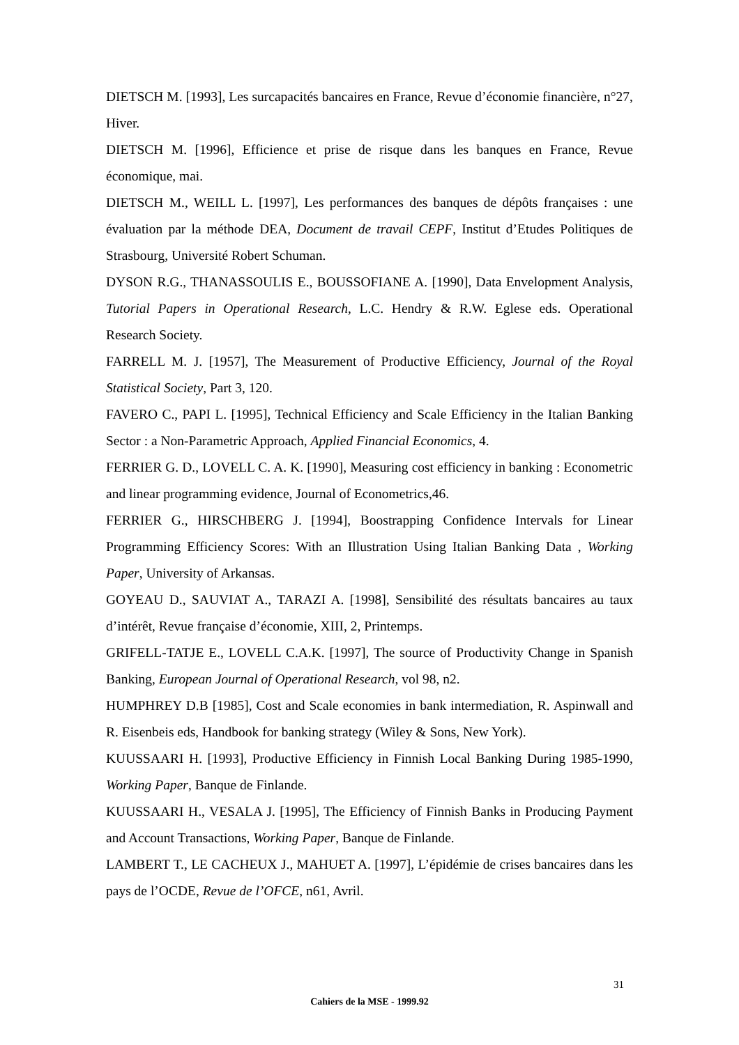DIETSCH M. [1993], Les surcapacités bancaires en France, Revue d’économie financière, n°27, Hiver.
DIETSCH M. [1996], Efficience et prise de risque dans les banques en France, Revue économique, mai.
DIETSCH M., WEILL L. [1997], Les performances des banques de dépôts françaises : une évaluation par la méthode DEA, Document de travail CEPF, Institut d’Etudes Politiques de Strasbourg, Université Robert Schuman.
DYSON R.G., THANASSOULIS E., BOUSSOFIANE A. [1990], Data Envelopment Analysis, Tutorial Papers in Operational Research, L.C. Hendry & R.W. Eglese eds. Operational Research Society.
FARRELL M. J. [1957], The Measurement of Productive Efficiency, Journal of the Royal Statistical Society, Part 3, 120.
FAVERO C., PAPI L. [1995], Technical Efficiency and Scale Efficiency in the Italian Banking Sector : a Non-Parametric Approach, Applied Financial Economics, 4.
FERRIER G. D., LOVELL C. A. K. [1990], Measuring cost efficiency in banking : Econometric and linear programming evidence, Journal of Econometrics,46.
FERRIER G., HIRSCHBERG J. [1994], Boostrapping Confidence Intervals for Linear Programming Efficiency Scores: With an Illustration Using Italian Banking Data , Working Paper, University of Arkansas.
GOYEAU D., SAUVIAT A., TARAZI A. [1998], Sensibilité des résultats bancaires au taux d’intérêt, Revue française d’économie, XIII, 2, Printemps.
GRIFELL-TATJE E., LOVELL C.A.K. [1997], The source of Productivity Change in Spanish Banking, European Journal of Operational Research, vol 98, n2.
HUMPHREY D.B [1985], Cost and Scale economies in bank intermediation, R. Aspinwall and R. Eisenbeis eds, Handbook for banking strategy (Wiley & Sons, New York).
KUUSSAARI H. [1993], Productive Efficiency in Finnish Local Banking During 1985-1990, Working Paper, Banque de Finlande.
KUUSSAARI H., VESALA J. [1995], The Efficiency of Finnish Banks in Producing Payment and Account Transactions, Working Paper, Banque de Finlande.
LAMBERT T., LE CACHEUX J., MAHUET A. [1997], L’épidémie de crises bancaires dans les pays de l’OCDE, Revue de l’OFCE, n61, Avril.
31
Cahiers de la MSE - 1999.92